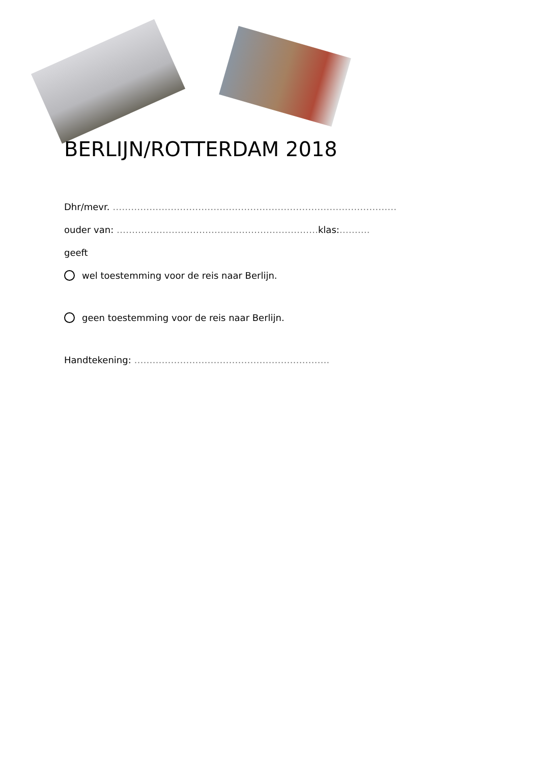BERLIJN/ROTTERDAM 2018
Dhr/mevr. …………………………………………………………………………………
ouder van: …………………………………………………………klas:……….
geeft
wel toestemming voor de reis naar Berlijn.
geen toestemming voor de reis naar Berlijn.
Handtekening: ……………………………………………………….